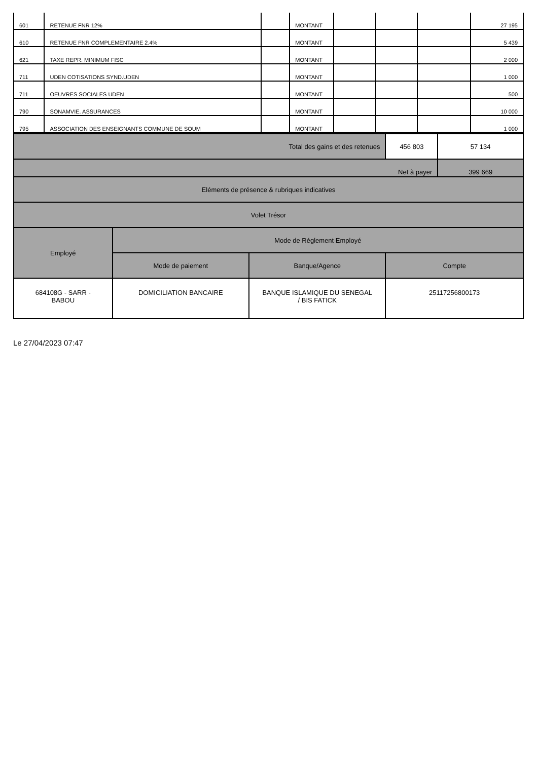| 601 | RETENUE FNR 12% | | MONTANT | | | | 27 195 |
| 610 | RETENUE FNR COMPLEMENTAIRE 2.4% | | MONTANT | | | | 5 439 |
| 621 | TAXE REPR. MINIMUM FISC | | MONTANT | | | | 2 000 |
| 711 | UDEN COTISATIONS SYND.UDEN | | MONTANT | | | | 1 000 |
| 711 | OEUVRES SOCIALES UDEN | | MONTANT | | | | 500 |
| 790 | SONAMVIE. ASSURANCES | | MONTANT | | | | 10 000 |
| 795 | ASSOCIATION DES ENSEIGNANTS COMMUNE DE SOUM | | MONTANT | | | | 1 000 |
| Total des gains et des retenues | | | 456 803 | 57 134 |
| Net à payer | | | | 399 669 |
| Eléments de présence & rubriques indicatives | | | | |
| Volet Trésor | | | | |
| Employé | Mode de Réglement Employé | | | |
| | Mode de paiement | Banque/Agence | Compte | |
| 684108G - SARR - BABOU | DOMICILIATION BANCAIRE | BANQUE ISLAMIQUE DU SENEGAL / BIS FATICK | 25117256800173 | |
Le 27/04/2023 07:47